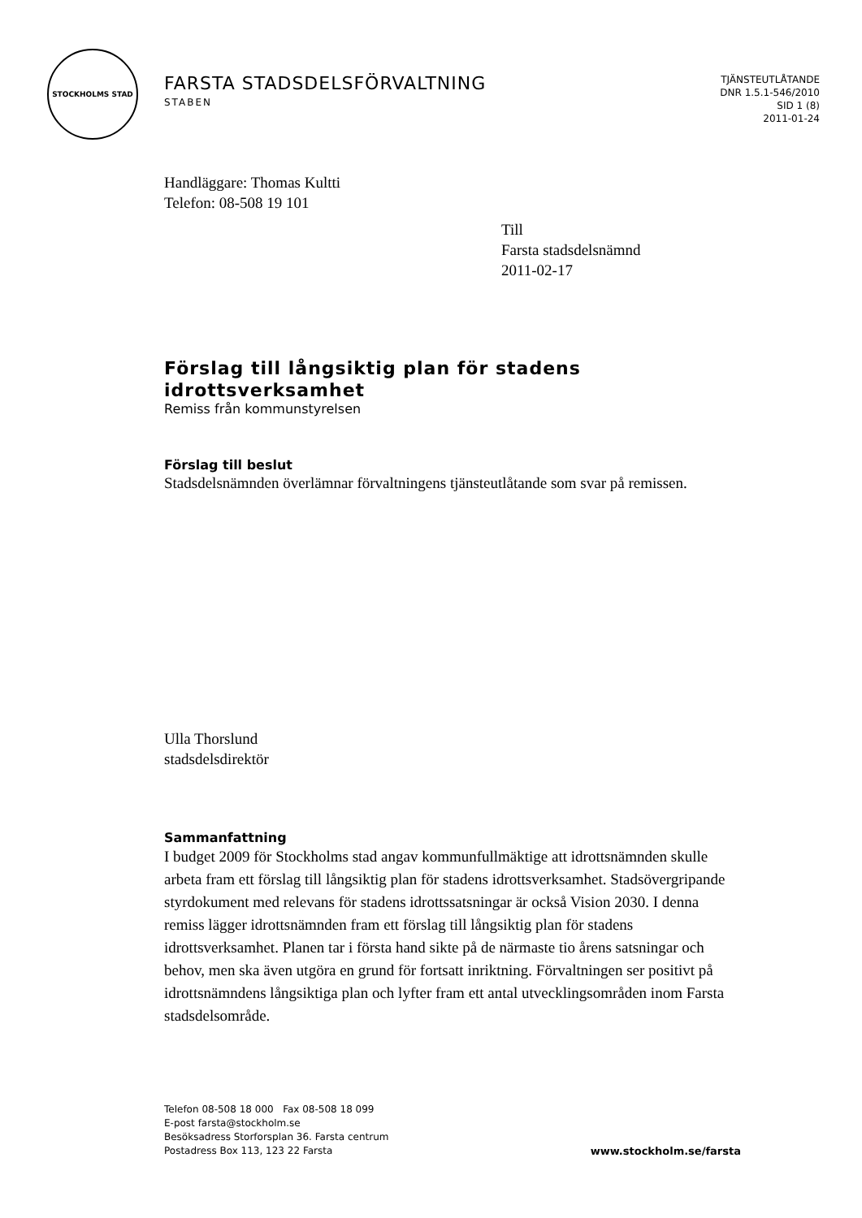STOCKHOLMS STAD
FARSTA STADSDELSFÖRVALTNING
STABEN
TJÄNSTEUTLÅTANDE
DNR 1.5.1-546/2010
SID 1 (8)
2011-01-24
Handläggare: Thomas Kultti
Telefon: 08-508 19 101
Till
Farsta stadsdelsnämnd
2011-02-17
Förslag till långsiktig plan för stadens idrottsverksamhet
Remiss från kommunstyrelsen
Förslag till beslut
Stadsdelsnämnden överlämnar förvaltningens tjänsteutlåtande som svar på remissen.
Ulla Thorslund
stadsdelsdirektör
Sammanfattning
I budget 2009 för Stockholms stad angav kommunfullmäktige att idrottsnämnden skulle arbeta fram ett förslag till långsiktig plan för stadens idrottsverksamhet. Stadsövergripande styrdokument med relevans för stadens idrottssatsningar är också Vision 2030. I denna remiss lägger idrottsnämnden fram ett förslag till långsiktig plan för stadens idrottsverksamhet. Planen tar i första hand sikte på de närmaste tio årens satsningar och behov, men ska även utgöra en grund för fortsatt inriktning. Förvaltningen ser positivt på idrottsnämndens långsiktiga plan och lyfter fram ett antal utvecklingsområden inom Farsta stadsdelsområde.
Telefon 08-508 18 000 Fax 08-508 18 099
E-post farsta@stockholm.se
Besöksadress Storforsplan 36. Farsta centrum
Postadress Box 113, 123 22 Farsta
www.stockholm.se/farsta